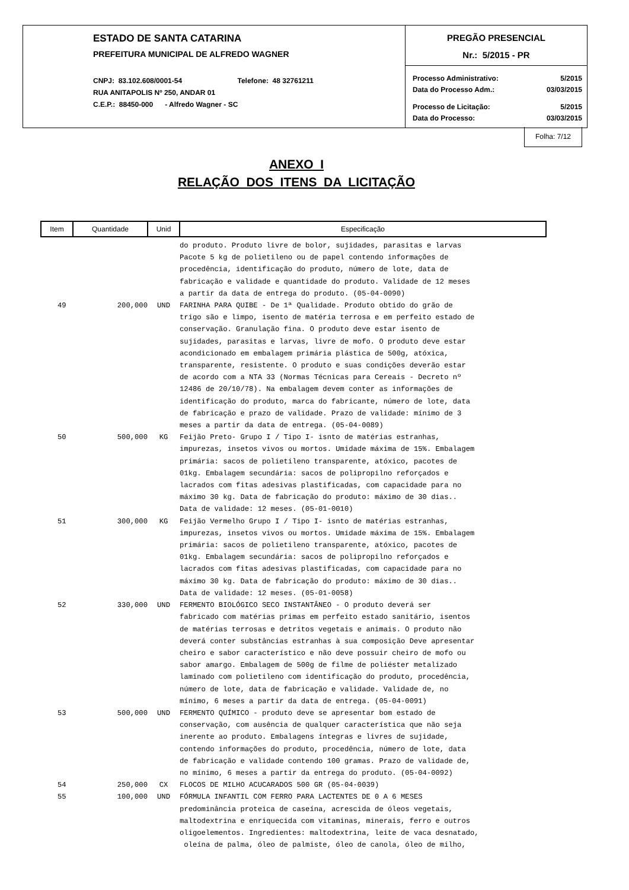ESTADO DE SANTA CATARINA
PREFEITURA MUNICIPAL DE ALFREDO WAGNER
CNPJ: 83.102.608/0001-54 Telefone: 48 32761211
RUA ANITAPOLIS Nº 250, ANDAR 01
C.E.P.: 88450-000 - Alfredo Wagner - SC
PREGÃO PRESENCIAL
Nr.: 5/2015 - PR
Processo Administrativo: 5/2015
Data do Processo Adm.: 03/03/2015
Processo de Licitação: 5/2015
Data do Processo: 03/03/2015
Folha: 7/12
ANEXO I
RELAÇÃO DOS ITENS DA LICITAÇÃO
| Item | Quantidade | Unid | Especificação |
| --- | --- | --- | --- |
| | | | do produto. Produto livre de bolor, sujidades, parasitas e larvas Pacote 5 kg de polietileno ou de papel contendo informações de procedência, identificação do produto, número de lote, data de fabricação e validade e quantidade do produto. Validade de 12 meses a partir da data de entrega do produto. (05-04-0090) |
| 49 | 200,000 | UND | FARINHA PARA QUIBE - De 1ª Qualidade. Produto obtido do grão de trigo são e limpo, isento de matéria terrosa e em perfeito estado de conservação. Granulação fina. O produto deve estar isento de sujidades, parasitas e larvas, livre de mofo. O produto deve estar acondicionado em embalagem primária plástica de 500g, atóxica, transparente, resistente. O produto e suas condições deverão estar de acordo com a NTA 33 (Normas Técnicas para Cereais - Decreto nº 12486 de 20/10/78). Na embalagem devem conter as informações de identificação do produto, marca do fabricante, número de lote, data de fabricação e prazo de validade. Prazo de validade: mínimo de 3 meses a partir da data de entrega. (05-04-0089) |
| 50 | 500,000 | KG | Feijão Preto- Grupo I / Tipo I- isnto de matérias estranhas, impurezas, insetos vivos ou mortos. Umidade máxima de 15%. Embalagem primária: sacos de polietileno transparente, atóxico, pacotes de 01kg. Embalagem secundária: sacos de polipropilno reforçados e lacrados com fitas adesivas plastificadas, com capacidade para no máximo 30 kg. Data de fabricação do produto: máximo de 30 dias.. Data de validade: 12 meses. (05-01-0010) |
| 51 | 300,000 | KG | Feijão Vermelho Grupo I / Tipo I- isnto de matérias estranhas, impurezas, insetos vivos ou mortos. Umidade máxima de 15%. Embalagem primária: sacos de polietileno transparente, atóxico, pacotes de 01kg. Embalagem secundária: sacos de polipropilno reforçados e lacrados com fitas adesivas plastificadas, com capacidade para no máximo 30 kg. Data de fabricação do produto: máximo de 30 dias.. Data de validade: 12 meses. (05-01-0058) |
| 52 | 330,000 | UND | FERMENTO BIOLÓGICO SECO INSTANTÂNEO - O produto deverá ser fabricado com matérias primas em perfeito estado sanitário, isentos de matérias terrosas e detritos vegetais e animais. O produto não deverá conter substâncias estranhas à sua composição Deve apresentar cheiro e sabor característico e não deve possuir cheiro de mofo ou sabor amargo. Embalagem de 500g de filme de poliéster metalizado laminado com polietileno com identificação do produto, procedência, número de lote, data de fabricação e validade. Validade de, no mínimo, 6 meses a partir da data de entrega. (05-04-0091) |
| 53 | 500,000 | UND | FERMENTO QUÍMICO - produto deve se apresentar bom estado de conservação, com ausência de qualquer característica que não seja inerente ao produto. Embalagens íntegras e livres de sujidade, contendo informações do produto, procedência, número de lote, data de fabricação e validade contendo 100 gramas. Prazo de validade de, no mínimo, 6 meses a partir da entrega do produto. (05-04-0092) |
| 54 | 250,000 | CX | FLOCOS DE MILHO ACUCARADOS 500 GR (05-04-0039) |
| 55 | 100,000 | UND | FÓRMULA INFANTIL COM FERRO PARA LACTENTES DE 0 A 6 MESES predominância proteica de caseína, acrescida de óleos vegetais, maltodextrina e enriquecida com vitaminas, minerais, ferro e outros oligoelementos. Ingredientes: maltodextrina, leite de vaca desnatado, oleína de palma, óleo de palmiste, óleo de canola, óleo de milho, |